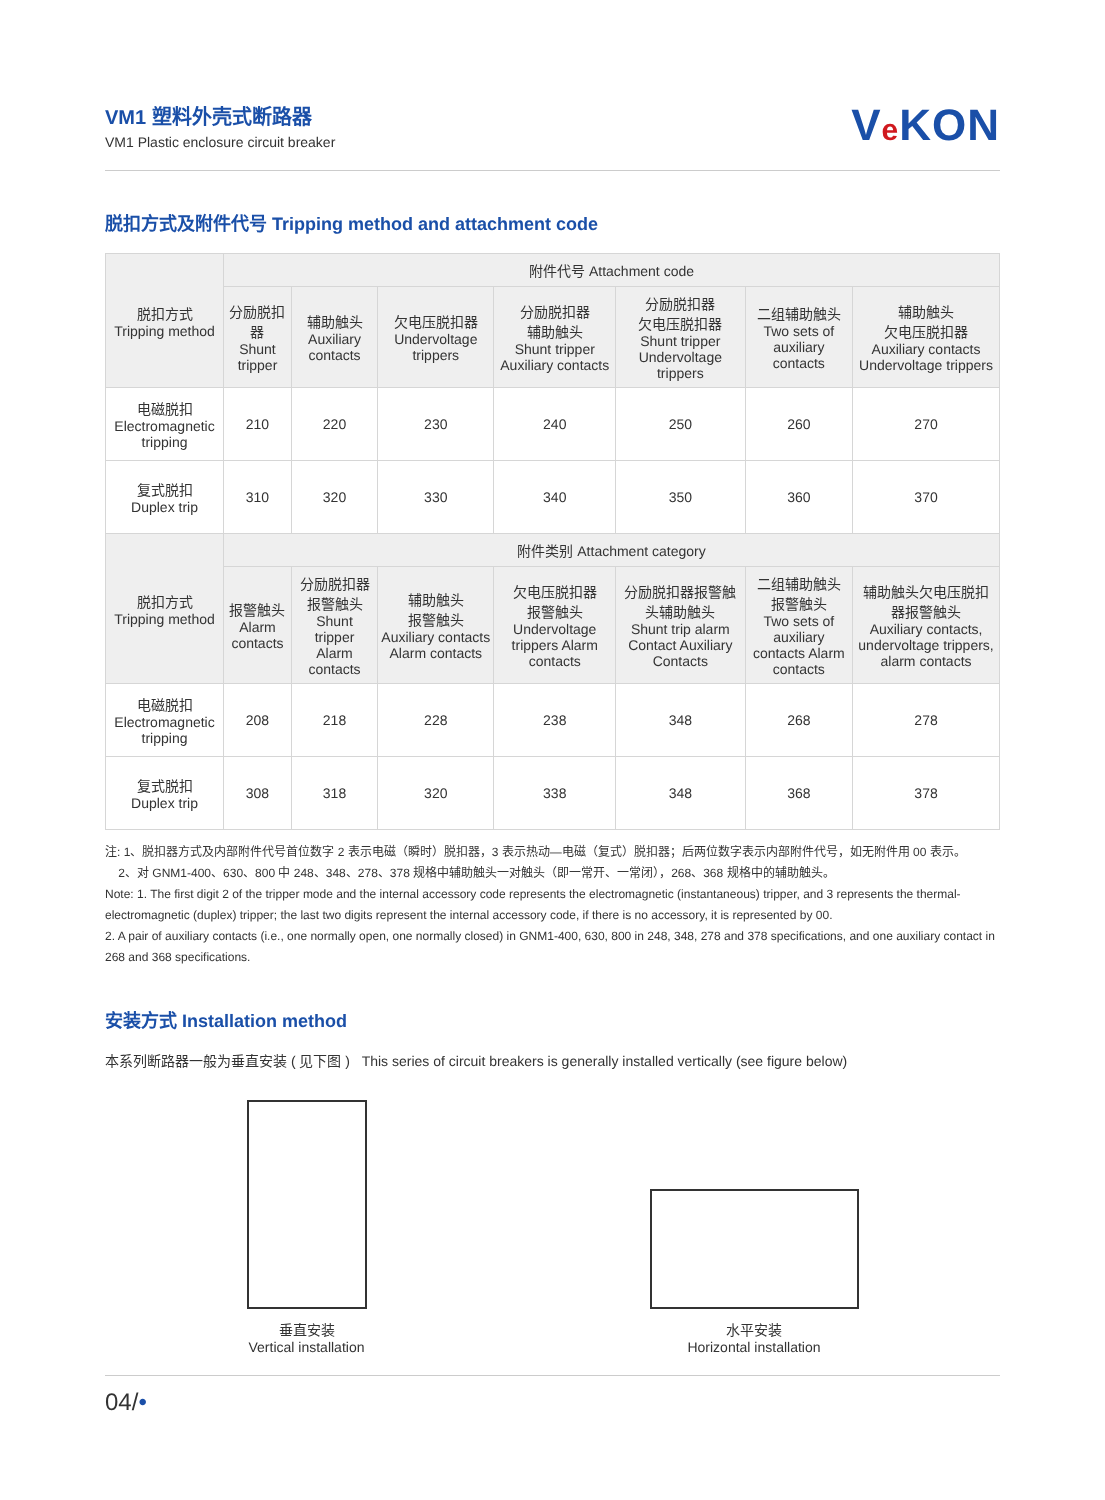VM1 塑料外壳式断路器
VM1 Plastic enclosure circuit breaker
Ve KON
脱扣方式及附件代号 Tripping method and attachment code
| 脱扣方式 Tripping method | 附件代号 Attachment code | | | | | | |
| --- | --- | --- | --- | --- | --- | --- | --- |
| | 分励脱扣器 Shunt tripper | 辅助触头 Auxiliary contacts | 欠电压脱扣器 Undervoltage trippers | 分励脱扣器 辅助触头 Shunt tripper Auxiliary contacts | 分励脱扣器 欠电压脱扣器 Shunt tripper Undervoltage trippers | 二组辅助触头 Two sets of auxiliary contacts | 辅助触头 欠电压脱扣器 Auxiliary contacts Undervoltage trippers |
| 电磁脱扣 Electromagnetic tripping | 210 | 220 | 230 | 240 | 250 | 260 | 270 |
| 复式脱扣 Duplex trip | 310 | 320 | 330 | 340 | 350 | 360 | 370 |
| 脱扣方式 Tripping method | 附件类别 Attachment category | | | | | | |
| | 报警触头 Alarm contacts | 分励脱扣器 报警触头 Shunt tripper Alarm contacts | 辅助触头 报警触头 Auxiliary contacts Alarm contacts | 欠电压脱扣器 报警触头 Undervoltage trippers Alarm contacts | 分励脱扣器报警触头辅助触头 Shunt trip alarm Contact Auxiliary Contacts | 二组辅助触头 报警触头 Two sets of auxiliary contacts Alarm contacts | 辅助触头欠电压脱扣器报警触头 Auxiliary contacts, undervoltage trippers, alarm contacts |
| 电磁脱扣 Electromagnetic tripping | 208 | 218 | 228 | 238 | 348 | 268 | 278 |
| 复式脱扣 Duplex trip | 308 | 318 | 320 | 338 | 348 | 368 | 378 |
注: 1、脱扣器方式及内部附件代号首位数字 2 表示电磁（瞬时）脱扣器，3 表示热动—电磁（复式）脱扣器；后两位数字表示内部附件代号，如无附件用 00 表示。
2、对 GNM1-400、630、800 中 248、348、278、378 规格中辅助触头一对触头（即一常开、一常闭），268、368 规格中的辅助触头。
Note: 1. The first digit 2 of the tripper mode and the internal accessory code represents the electromagnetic (instantaneous) tripper, and 3 represents the thermal-electromagnetic (duplex) tripper; the last two digits represent the internal accessory code, if there is no accessory, it is represented by 00.
2. A pair of auxiliary contacts (i.e., one normally open, one normally closed) in GNM1-400, 630, 800 in 248, 348, 278 and 378 specifications, and one auxiliary contact in 268 and 368 specifications.
安装方式 Installation method
本系列断路器一般为垂直安装 ( 见下图 ) This series of circuit breakers is generally installed vertically (see figure below)
垂直安装
Vertical installation
水平安装
Horizontal installation
04/•